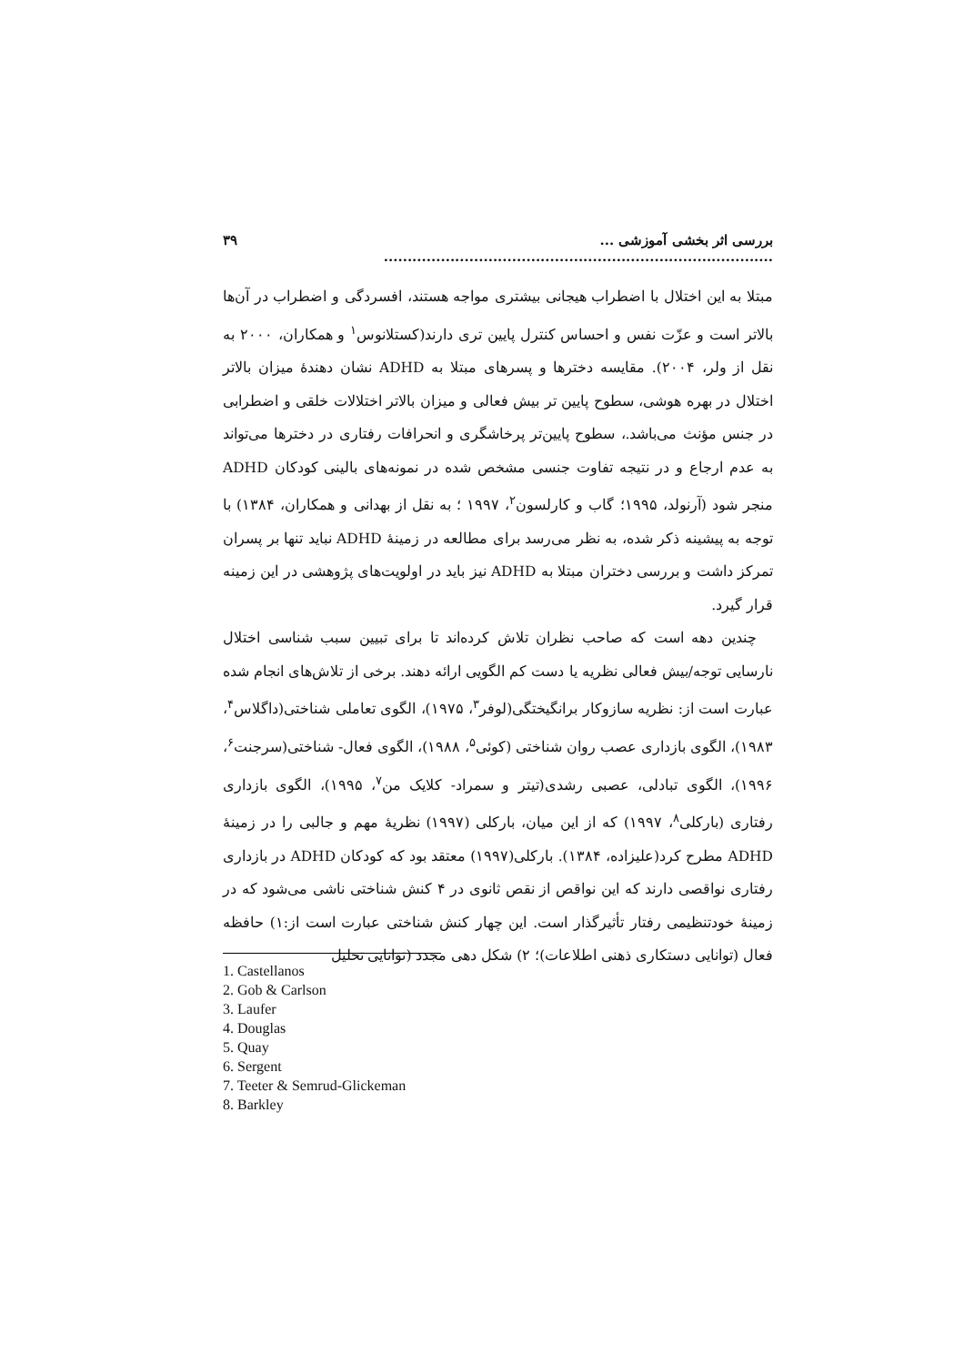بررسی اثر بخشی آموزشی ... .................................................................................. ۳۹
مبتلا به این اختلال با اضطراب هیجانی بیشتری مواجه هستند، افسردگی و اضطراب در آن‌ها بالاتر است و عزّت نفس و احساس کنترل پایین تری دارند(کستلانوس<sup>۱</sup> و همکاران، ۲۰۰۰ به نقل از ولر، ۲۰۰۴). مقایسه دخترها و پسرهای مبتلا به ADHD نشان دهندهٔ میزان بالاتر اختلال در بهره هوشی، سطوح پایین تر بیش فعالی و میزان بالاتر اختلالات خلقی و اضطرابی در جنس مؤنث می‌باشد.، سطوح پایین‌تر پرخاشگری و انحرافات رفتاری در دخترها می‌تواند به عدم ارجاع و در نتیجه تفاوت جنسی مشخص شده در نمونه‌های بالینی کودکان ADHD منجر شود (آرنولد، ۱۹۹۵؛ گاب و کارلسون<sup>۲</sup>، ۱۹۹۷ ؛ به نقل از بهدانی و همکاران، ۱۳۸۴) با توجه به پیشینه ذکر شده، به نظر می‌رسد برای مطالعه در زمینهٔ ADHD نباید تنها بر پسران تمرکز داشت و بررسی دختران مبتلا به ADHD نیز باید در اولویت‌های پژوهشی در این زمینه قرار گیرد.
چندین دهه است که صاحب نظران تلاش کرده‌اند تا برای تبیین سبب شناسی اختلال نارسایی توجه/بیش فعالی نظریه یا دست کم الگویی ارائه دهند. برخی از تلاش‌های انجام شده عبارت است از: نظریه سازوکار برانگیختگی(لوفر<sup>۳</sup>، ۱۹۷۵)، الگوی تعاملی شناختی(داگلاس<sup>۴</sup>، ۱۹۸۳)، الگوی بازداری عصب روان شناختی (کوئی<sup>۵</sup>، ۱۹۸۸)، الگوی فعال- شناختی(سرجنت<sup>۶</sup>، ۱۹۹۶)، الگوی تبادلی، عصبی رشدی(تیتر و سمراد- کلایک من<sup>۷</sup>، ۱۹۹۵)، الگوی بازداری رفتاری (بارکلی<sup>۸</sup>، ۱۹۹۷) که از این میان، بارکلی (۱۹۹۷) نظریهٔ مهم و جالبی را در زمینهٔ ADHD مطرح کرد(علیزاده، ۱۳۸۴). بارکلی(۱۹۹۷) معتقد بود که کودکان ADHD در بازداری رفتاری نواقصی دارند که این نواقص از نقص ثانوی در ۴ کنش شناختی ناشی می‌شود که در زمینهٔ خودتنظیمی رفتار تأثیرگذار است. این چهار کنش شناختی عبارت است از:۱) حافظه فعال (توانایی دستکاری ذهنی اطلاعات)؛ ۲) شکل دهی مجدد (توانایی تحلیل
1. Castellanos
2. Gob & Carlson
3. Laufer
4. Douglas
5. Quay
6. Sergent
7. Teeter & Semrud-Glickeman
8. Barkley